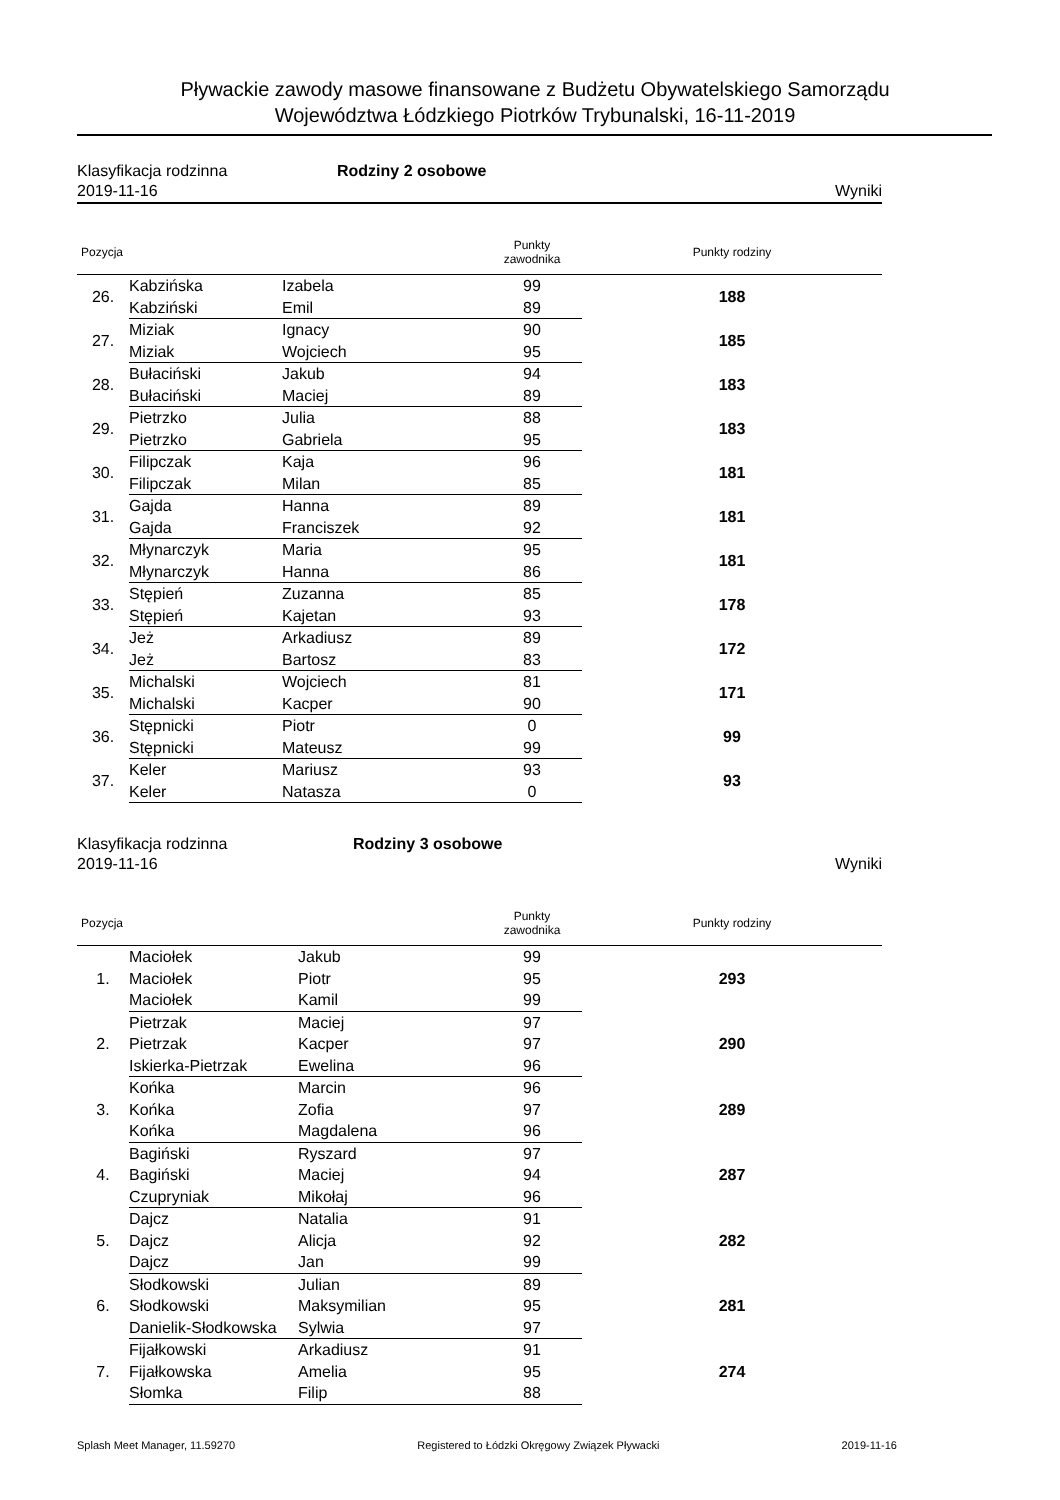Pływackie zawody masowe finansowane z Budżetu Obywatelskiego Samorządu
Województwa Łódzkiego Piotrków Trybunalski, 16-11-2019
Klasyfikacja rodzinna Rodziny 2 osobowe
2019-11-16 Wyniki
| Pozycja | | | Punkty zawodnika | Punkty rodziny |
| --- | --- | --- | --- | --- |
| 26. | Kabzińska | Izabela | 99 | 188 |
| | Kabziński | Emil | 89 | |
| 27. | Miziak | Ignacy | 90 | 185 |
| | Miziak | Wojciech | 95 | |
| 28. | Bułaciński | Jakub | 94 | 183 |
| | Bułaciński | Maciej | 89 | |
| 29. | Pietrzko | Julia | 88 | 183 |
| | Pietrzko | Gabriela | 95 | |
| 30. | Filipczak | Kaja | 96 | 181 |
| | Filipczak | Milan | 85 | |
| 31. | Gajda | Hanna | 89 | 181 |
| | Gajda | Franciszek | 92 | |
| 32. | Młynarczyk | Maria | 95 | 181 |
| | Młynarczyk | Hanna | 86 | |
| 33. | Stępień | Zuzanna | 85 | 178 |
| | Stępień | Kajetan | 93 | |
| 34. | Jeż | Arkadiusz | 89 | 172 |
| | Jeż | Bartosz | 83 | |
| 35. | Michalski | Wojciech | 81 | 171 |
| | Michalski | Kacper | 90 | |
| 36. | Stępnicki | Piotr | 0 | 99 |
| | Stępnicki | Mateusz | 99 | |
| 37. | Keler | Mariusz | 93 | 93 |
| | Keler | Natasza | 0 | |
Klasyfikacja rodzinna Rodziny 3 osobowe
2019-11-16 Wyniki
| Pozycja | | | Punkty zawodnika | Punkty rodziny |
| --- | --- | --- | --- | --- |
| 1. | Maciołek | Jakub | 99 | 293 |
| | Maciołek | Piotr | 95 | |
| | Maciołek | Kamil | 99 | |
| 2. | Pietrzak | Maciej | 97 | 290 |
| | Pietrzak | Kacper | 97 | |
| | Iskierka-Pietrzak | Ewelina | 96 | |
| 3. | Końka | Marcin | 96 | 289 |
| | Końka | Zofia | 97 | |
| | Końka | Magdalena | 96 | |
| 4. | Bagiński | Ryszard | 97 | 287 |
| | Bagiński | Maciej | 94 | |
| | Czupryniak | Mikołaj | 96 | |
| 5. | Dajcz | Natalia | 91 | 282 |
| | Dajcz | Alicja | 92 | |
| | Dajcz | Jan | 99 | |
| 6. | Słodkowski | Julian | 89 | 281 |
| | Słodkowski | Maksymilian | 95 | |
| | Danielik-Słodkowska | Sylwia | 97 | |
| 7. | Fijałkowski | Arkadiusz | 91 | 274 |
| | Fijałkowska | Amelia | 95 | |
| | Słomka | Filip | 88 | |
Splash Meet Manager, 11.59270 Registered to Łódzki Okręgowy Związek Pływacki 2019-11-16